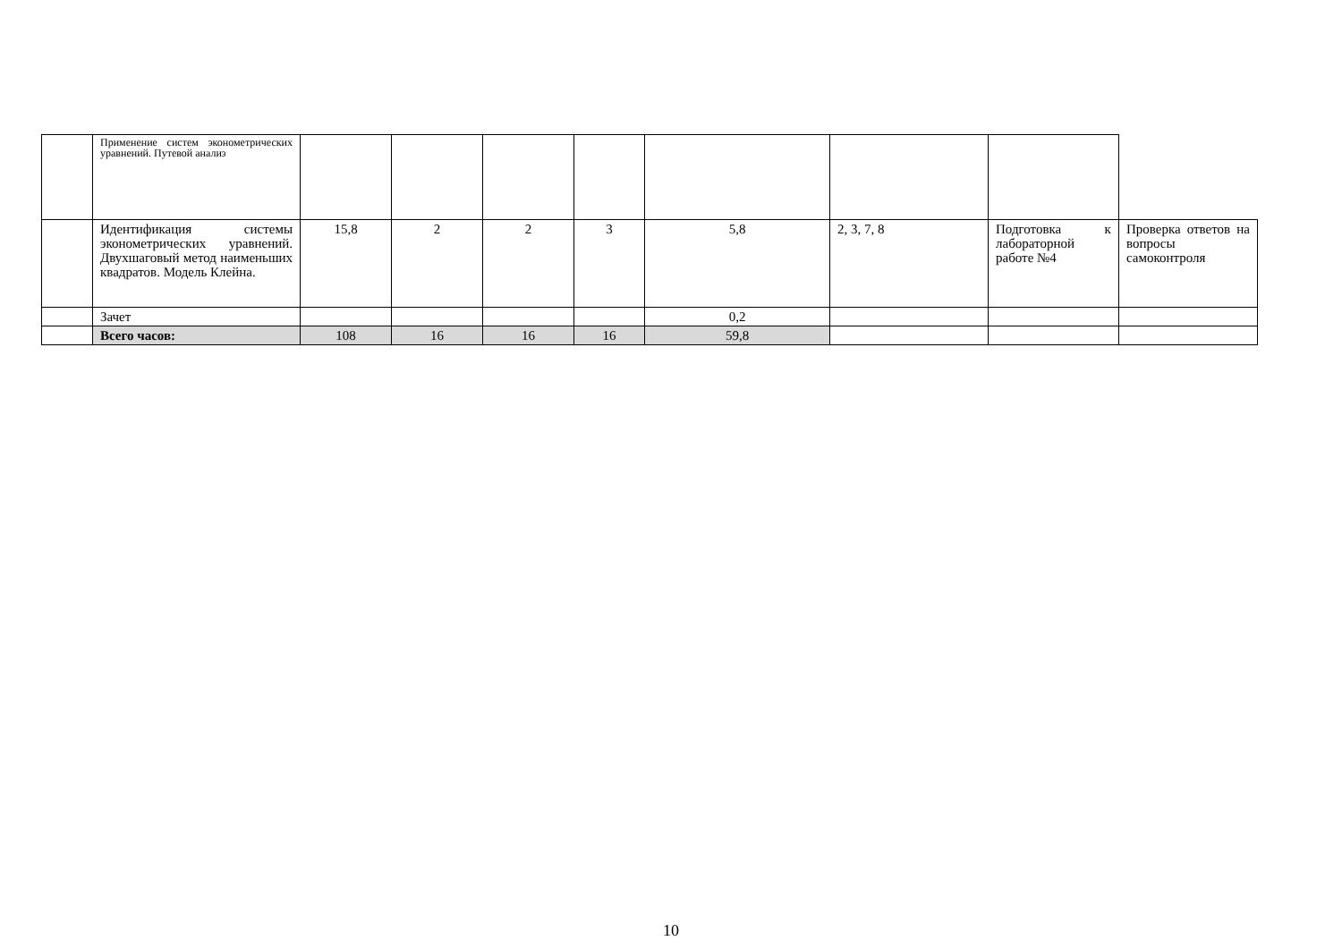| | Применение систем эконометрических уравнений. Путевой анализ | | | | | | | | |
| | Идентификация системы эконометрических уравнений. Двухшаговый метод наименьших квадратов. Модель Клейна. | 15,8 | 2 | 2 | 3 | 5,8 | 2, 3, 7, 8 | Подготовка к лабораторной работе №4 | Проверка ответов на вопросы самоконтроля |
| | Зачет | | | | | 0,2 | | | |
| | Всего часов: | 108 | 16 | 16 | 16 | 59,8 | | | |
10